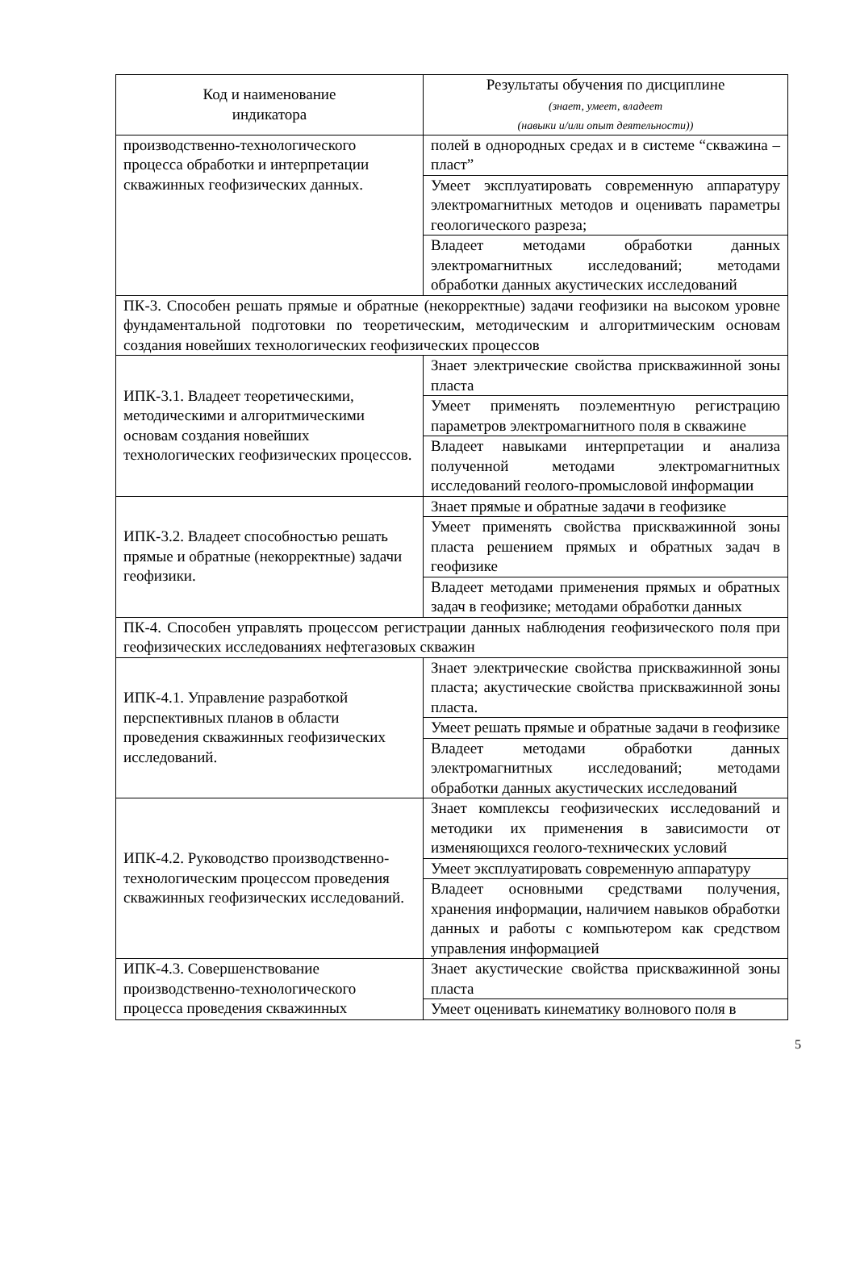| Код и наименование индикатора | Результаты обучения по дисциплине (знает, умеет, владеет (навыки и/или опыт деятельности)) |
| производственно-технологического процесса обработки и интерпретации скважинных геофизических данных. | полей в однородных средах и в системе “скважина – пласт” |
| | Умеет эксплуатировать современную аппаратуру электромагнитных методов и оценивать параметры геологического разреза; |
| | Владеет методами обработки данных электромагнитных исследований; методами обработки данных акустических исследований |
| ПК-3. Способен решать прямые и обратные (некорректные) задачи геофизики на высоком уровне фундаментальной подготовки по теоретическим, методическим и алгоритмическим основам создания новейших технологических геофизических процессов | |
| ИПК-3.1. Владеет теоретическими, методическими и алгоритмическими основам создания новейших технологических геофизических процессов. | Знает электрические свойства прискважинной зоны пласта |
| | Умеет применять поэлементную регистрацию параметров электромагнитного поля в скважине |
| | Владеет навыками интерпретации и анализа полученной методами электромагнитных исследований геолого-промысловой информации |
| ИПК-3.2. Владеет способностью решать прямые и обратные (некорректные) задачи геофизики. | Знает прямые и обратные задачи в геофизике |
| | Умеет применять свойства прискважинной зоны пласта решением прямых и обратных задач в геофизике |
| | Владеет методами применения прямых и обратных задач в геофизике; методами обработки данных |
| ПК-4. Способен управлять процессом регистрации данных наблюдения геофизического поля при геофизических исследованиях нефтегазовых скважин | |
| ИПК-4.1. Управление разработкой перспективных планов в области проведения скважинных геофизических исследований. | Знает электрические свойства прискважинной зоны пласта; акустические свойства прискважинной зоны пласта. |
| | Умеет решать прямые и обратные задачи в геофизике |
| | Владеет методами обработки данных электромагнитных исследований; методами обработки данных акустических исследований |
| ИПК-4.2. Руководство производственно-технологическим процессом проведения скважинных геофизических исследований. | Знает комплексы геофизических исследований и методики их применения в зависимости от изменяющихся геолого-технических условий |
| | Умеет эксплуатировать современную аппаратуру |
| | Владеет основными средствами получения, хранения информации, наличием навыков обработки данных и работы с компьютером как средством управления информацией |
| ИПК-4.3. Совершенствование производственно-технологического процесса проведения скважинных | Знает акустические свойства прискважинной зоны пласта |
| | Умеет оценивать кинематику волнового поля в |
5